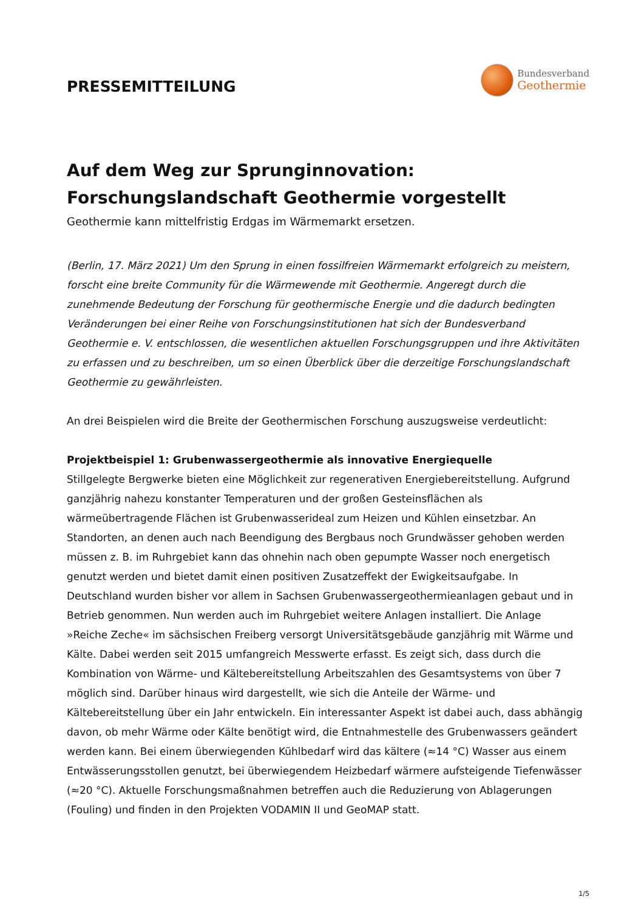PRESSEMITTEILUNG
Bundesverband
Geothermie
Auf dem Weg zur Sprunginnovation:
Forschungslandschaft Geothermie vorgestellt
Geothermie kann mittelfristig Erdgas im Wärmemarkt ersetzen.
(Berlin, 17. März 2021) Um den Sprung in einen fossilfreien Wärmemarkt erfolgreich zu meistern, forscht eine breite Community für die Wärmewende mit Geothermie. Angeregt durch die zunehmende Bedeutung der Forschung für geothermische Energie und die dadurch bedingten Veränderungen bei einer Reihe von Forschungsinstitutionen hat sich der Bundesverband Geothermie e. V. entschlossen, die wesentlichen aktuellen Forschungsgruppen und ihre Aktivitäten zu erfassen und zu beschreiben, um so einen Überblick über die derzeitige Forschungslandschaft Geothermie zu gewährleisten.
An drei Beispielen wird die Breite der Geothermischen Forschung auszugsweise verdeutlicht:
Projektbeispiel 1: Grubenwassergeothermie als innovative Energiequelle
Stillgelegte Bergwerke bieten eine Möglichkeit zur regenerativen Energiebereitstellung. Aufgrund ganzjährig nahezu konstanter Temperaturen und der großen Gesteinsflächen als wärmeübertragende Flächen ist Grubenwasserideal zum Heizen und Kühlen einsetzbar. An Standorten, an denen auch nach Beendigung des Bergbaus noch Grundwässer gehoben werden müssen z. B. im Ruhrgebiet kann das ohnehin nach oben gepumpte Wasser noch energetisch genutzt werden und bietet damit einen positiven Zusatzeffekt der Ewigkeitsaufgabe. In Deutschland wurden bisher vor allem in Sachsen Grubenwassergeothermieanlagen gebaut und in Betrieb genommen. Nun werden auch im Ruhrgebiet weitere Anlagen installiert. Die Anlage »Reiche Zeche« im sächsischen Freiberg versorgt Universitätsgebäude ganzjährig mit Wärme und Kälte. Dabei werden seit 2015 umfangreich Messwerte erfasst. Es zeigt sich, dass durch die Kombination von Wärme- und Kältebereitstellung Arbeitszahlen des Gesamtsystems von über 7 möglich sind. Darüber hinaus wird dargestellt, wie sich die Anteile der Wärme- und Kältebereitstellung über ein Jahr entwickeln. Ein interessanter Aspekt ist dabei auch, dass abhängig davon, ob mehr Wärme oder Kälte benötigt wird, die Entnahmestelle des Grubenwassers geändert werden kann. Bei einem überwiegenden Kühlbedarf wird das kältere (≈14 °C) Wasser aus einem Entwässerungsstollen genutzt, bei überwiegendem Heizbedarf wärmere aufsteigende Tiefenwässer (≈20 °C). Aktuelle Forschungsmaßnahmen betreffen auch die Reduzierung von Ablagerungen (Fouling) und finden in den Projekten VODAMIN II und GeoMAP statt.
1/5